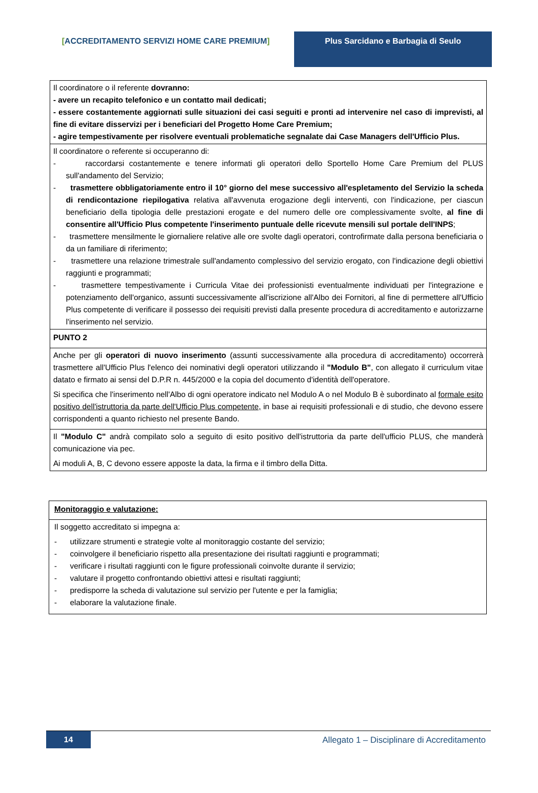[ACCREDITAMENTO SERVIZI HOME CARE PREMIUM] Plus Sarcidano e Barbagia di Seulo
| Il coordinatore o il referente dovranno: - avere un recapito telefonico e un contatto mail dedicati; - essere costantemente aggiornati sulle situazioni dei casi seguiti e pronti ad intervenire nel caso di imprevisti, al fine di evitare disservizi per i beneficiari del Progetto Home Care Premium; - agire tempestivamente per risolvere eventuali problematiche segnalate dai Case Managers dell'Ufficio Plus. |
| Il coordinatore o referente si occuperanno di: - raccordarsi costantemente e tenere informati gli operatori dello Sportello Home Care Premium del PLUS sull'andamento del Servizio; - trasmettere obbligatoriamente entro il 10° giorno del mese successivo all'espletamento del Servizio la scheda di rendicontazione riepilogativa relativa all'avvenuta erogazione degli interventi, con l'indicazione, per ciascun beneficiario della tipologia delle prestazioni erogate e del numero delle ore complessivamente svolte, al fine di consentire all'Ufficio Plus competente l'inserimento puntuale delle ricevute mensili sul portale dell'INPS ; - trasmettere mensilmente le giornaliere relative alle ore svolte dagli operatori, controfirmate dalla persona beneficiaria o da un familiare di riferimento; - trasmettere una relazione trimestrale sull'andamento complessivo del servizio erogato, con l'indicazione degli obiettivi raggiunti e programmati; - trasmettere tempestivamente i Curricula Vitae dei professionisti eventualmente individuati per l'integrazione e potenziamento dell'organico, assunti successivamente all'iscrizione all'Albo dei Fornitori, al fine di permettere all'Ufficio Plus competente di verificare il possesso dei requisiti previsti dalla presente procedura di accreditamento e autorizzarne l'inserimento nel servizio. |
| PUNTO 2 |
| Anche per gli operatori di nuovo inserimento (assunti successivamente alla procedura di accreditamento) occorrerà trasmettere all'Ufficio Plus l'elenco dei nominativi degli operatori utilizzando il "Modulo B" , con allegato il curriculum vitae datato e firmato ai sensi del D.P.R n. 445/2000 e la copia del documento d'identità dell'operatore. Si specifica che l'inserimento nell'Albo di ogni operatore indicato nel Modulo A o nel Modulo B è subordinato al formale esito positivo dell'istruttoria da parte dell'Ufficio Plus competente, in base ai requisiti professionali e di studio, che devono essere corrispondenti a quanto richiesto nel presente Bando. |
| Il "Modulo C" andrà compilato solo a seguito di esito positivo dell'istruttoria da parte dell'ufficio PLUS, che manderà comunicazione via pec. Ai moduli A, B, C devono essere apposte la data, la firma e il timbro della Ditta. |
| Monitoraggio e valutazione: |
| Il soggetto accreditato si impegna a: - utilizzare strumenti e strategie volte al monitoraggio costante del servizio; - coinvolgere il beneficiario rispetto alla presentazione dei risultati raggiunti e programmati; - verificare i risultati raggiunti con le figure professionali coinvolte durante il servizio; - valutare il progetto confrontando obiettivi attesi e risultati raggiunti; - predisporre la scheda di valutazione sul servizio per l'utente e per la famiglia; - elaborare la valutazione finale. |
14
Allegato 1 – Disciplinare di Accreditamento